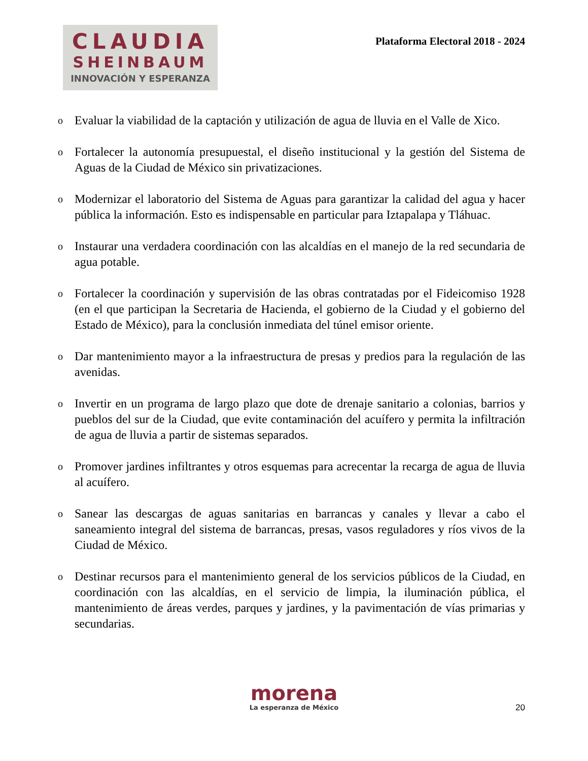CLAUDIA
SHEINBAUM
INNOVACIÓN Y ESPERANZA
Plataforma Electoral 2018 - 2024
o Evaluar la viabilidad de la captación y utilización de agua de lluvia en el Valle de Xico.
o Fortalecer la autonomía presupuestal, el diseño institucional y la gestión del Sistema de Aguas de la Ciudad de México sin privatizaciones.
o Modernizar el laboratorio del Sistema de Aguas para garantizar la calidad del agua y hacer pública la información. Esto es indispensable en particular para Iztapalapa y Tláhuac.
o Instaurar una verdadera coordinación con las alcaldías en el manejo de la red secundaria de agua potable.
o Fortalecer la coordinación y supervisión de las obras contratadas por el Fideicomiso 1928 (en el que participan la Secretaria de Hacienda, el gobierno de la Ciudad y el gobierno del Estado de México), para la conclusión inmediata del túnel emisor oriente.
o Dar mantenimiento mayor a la infraestructura de presas y predios para la regulación de las avenidas.
o Invertir en un programa de largo plazo que dote de drenaje sanitario a colonias, barrios y pueblos del sur de la Ciudad, que evite contaminación del acuífero y permita la infiltración de agua de lluvia a partir de sistemas separados.
o Promover jardines infiltrantes y otros esquemas para acrecentar la recarga de agua de lluvia al acuífero.
o Sanear las descargas de aguas sanitarias en barrancas y canales y llevar a cabo el saneamiento integral del sistema de barrancas, presas, vasos reguladores y ríos vivos de la Ciudad de México.
o Destinar recursos para el mantenimiento general de los servicios públicos de la Ciudad, en coordinación con las alcaldías, en el servicio de limpia, la iluminación pública, el mantenimiento de áreas verdes, parques y jardines, y la pavimentación de vías primarias y secundarias.
morena
La esperanza de México
20